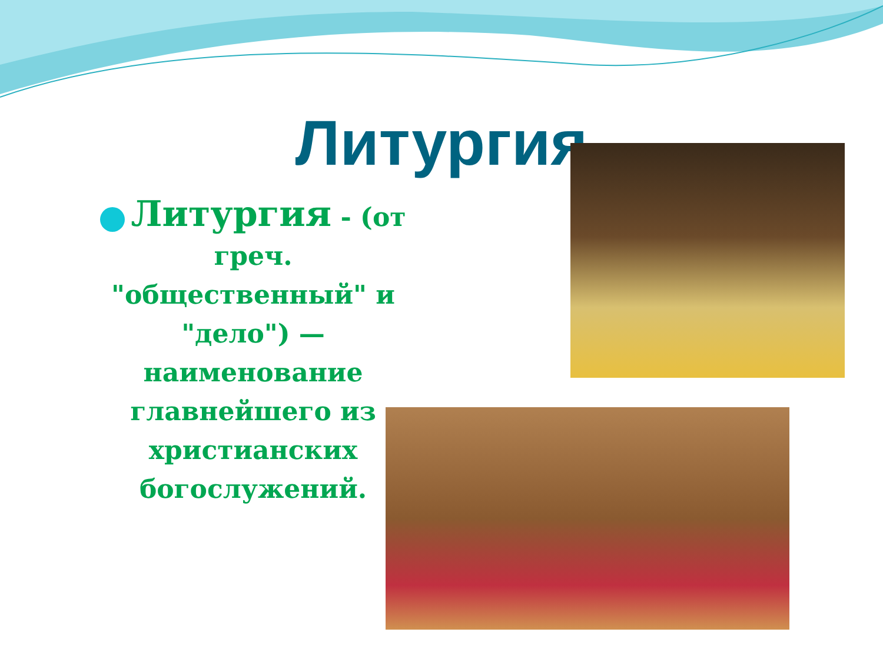Литургия
Литургия - (от греч. "общественный" и "дело") — наименование главнейшего из христианских богослужений.